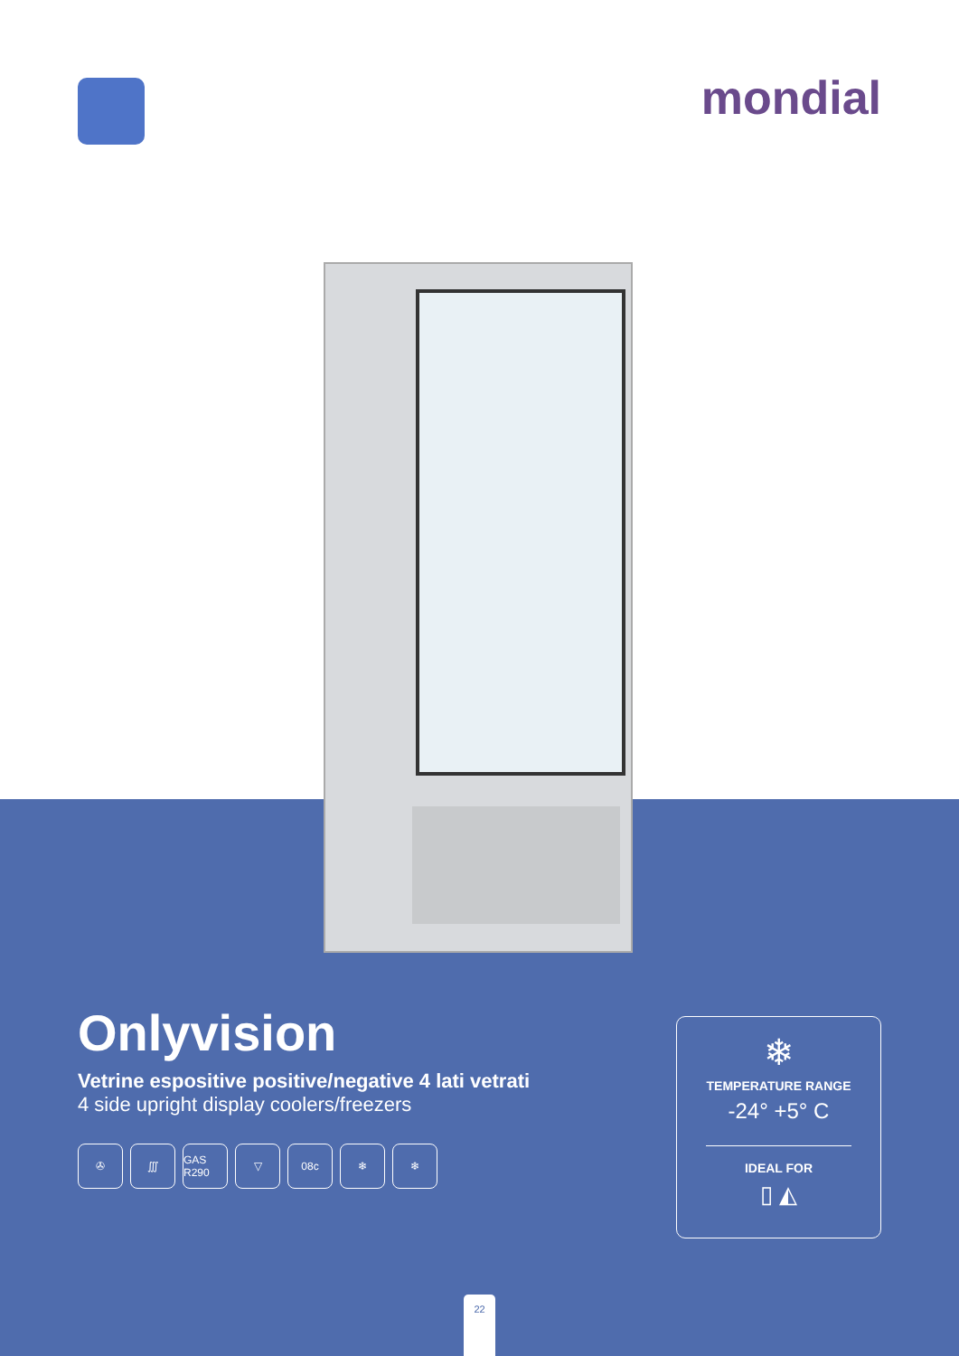mondial
Onlyvision
Vetrine espositive positive/negative 4 lati vetrati
4 side upright display coolers/freezers
✇ ∭ GAS R290
▽ 08c ❄ ❄
❄
TEMPERATURE RANGE
-24° +5° C
IDEAL FOR
▯ ◭
22